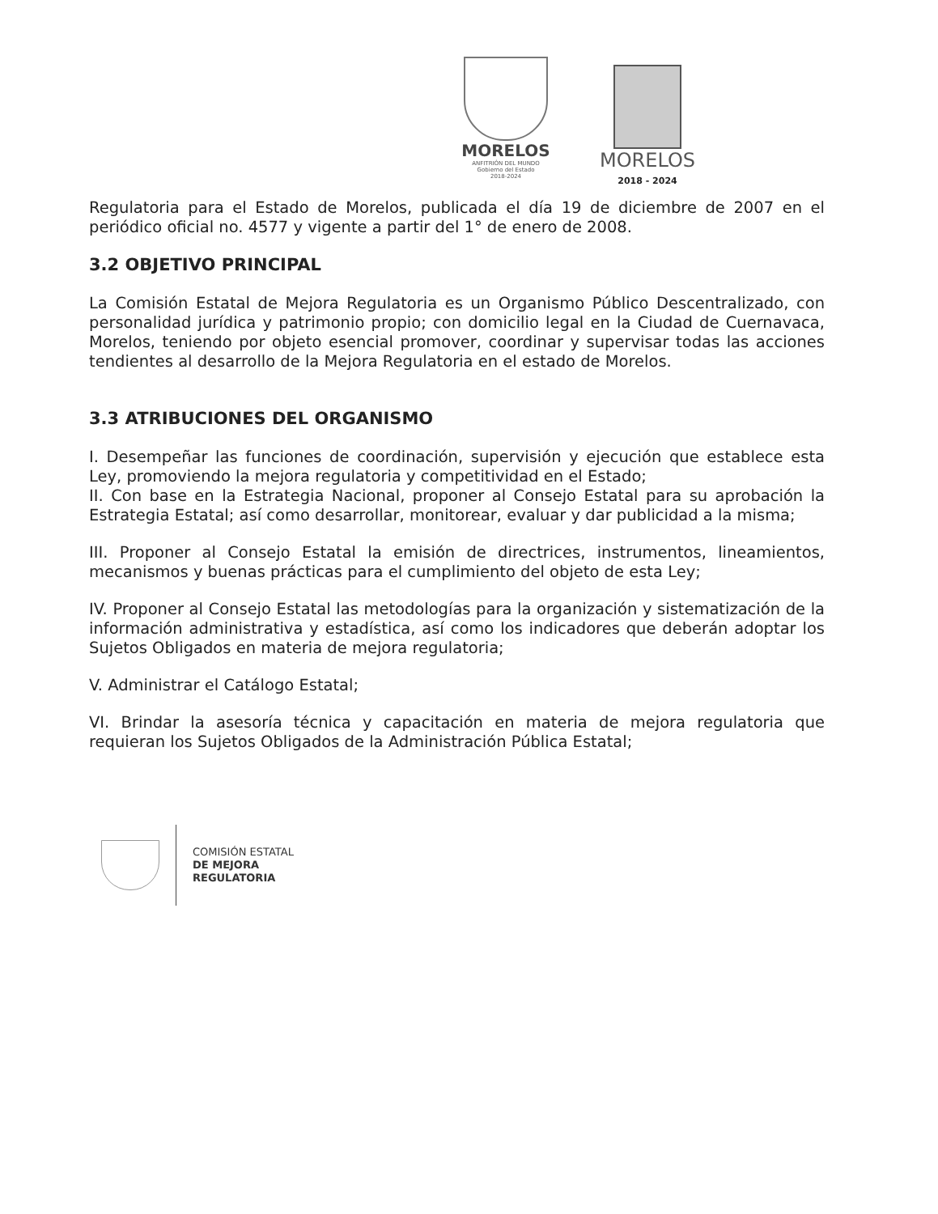MORELOS
ANFITRIÓN DEL MUNDO
Gobierno del Estado
2018-2024
MORELOS
2018 - 2024
Regulatoria para el Estado de Morelos, publicada el día 19 de diciembre de 2007 en el periódico oficial no. 4577 y vigente a partir del 1° de enero de 2008.
3.2 OBJETIVO PRINCIPAL
La Comisión Estatal de Mejora Regulatoria es un Organismo Público Descentralizado, con personalidad jurídica y patrimonio propio; con domicilio legal en la Ciudad de Cuernavaca, Morelos, teniendo por objeto esencial promover, coordinar y supervisar todas las acciones tendientes al desarrollo de la Mejora Regulatoria en el estado de Morelos.
3.3 ATRIBUCIONES DEL ORGANISMO
I. Desempeñar las funciones de coordinación, supervisión y ejecución que establece esta Ley, promoviendo la mejora regulatoria y competitividad en el Estado;
II. Con base en la Estrategia Nacional, proponer al Consejo Estatal para su aprobación la Estrategia Estatal; así como desarrollar, monitorear, evaluar y dar publicidad a la misma;
III. Proponer al Consejo Estatal la emisión de directrices, instrumentos, lineamientos, mecanismos y buenas prácticas para el cumplimiento del objeto de esta Ley;
IV. Proponer al Consejo Estatal las metodologías para la organización y sistematización de la información administrativa y estadística, así como los indicadores que deberán adoptar los Sujetos Obligados en materia de mejora regulatoria;
V. Administrar el Catálogo Estatal;
VI. Brindar la asesoría técnica y capacitación en materia de mejora regulatoria que requieran los Sujetos Obligados de la Administración Pública Estatal;
COMISIÓN ESTATAL
DE MEJORA
REGULATORIA